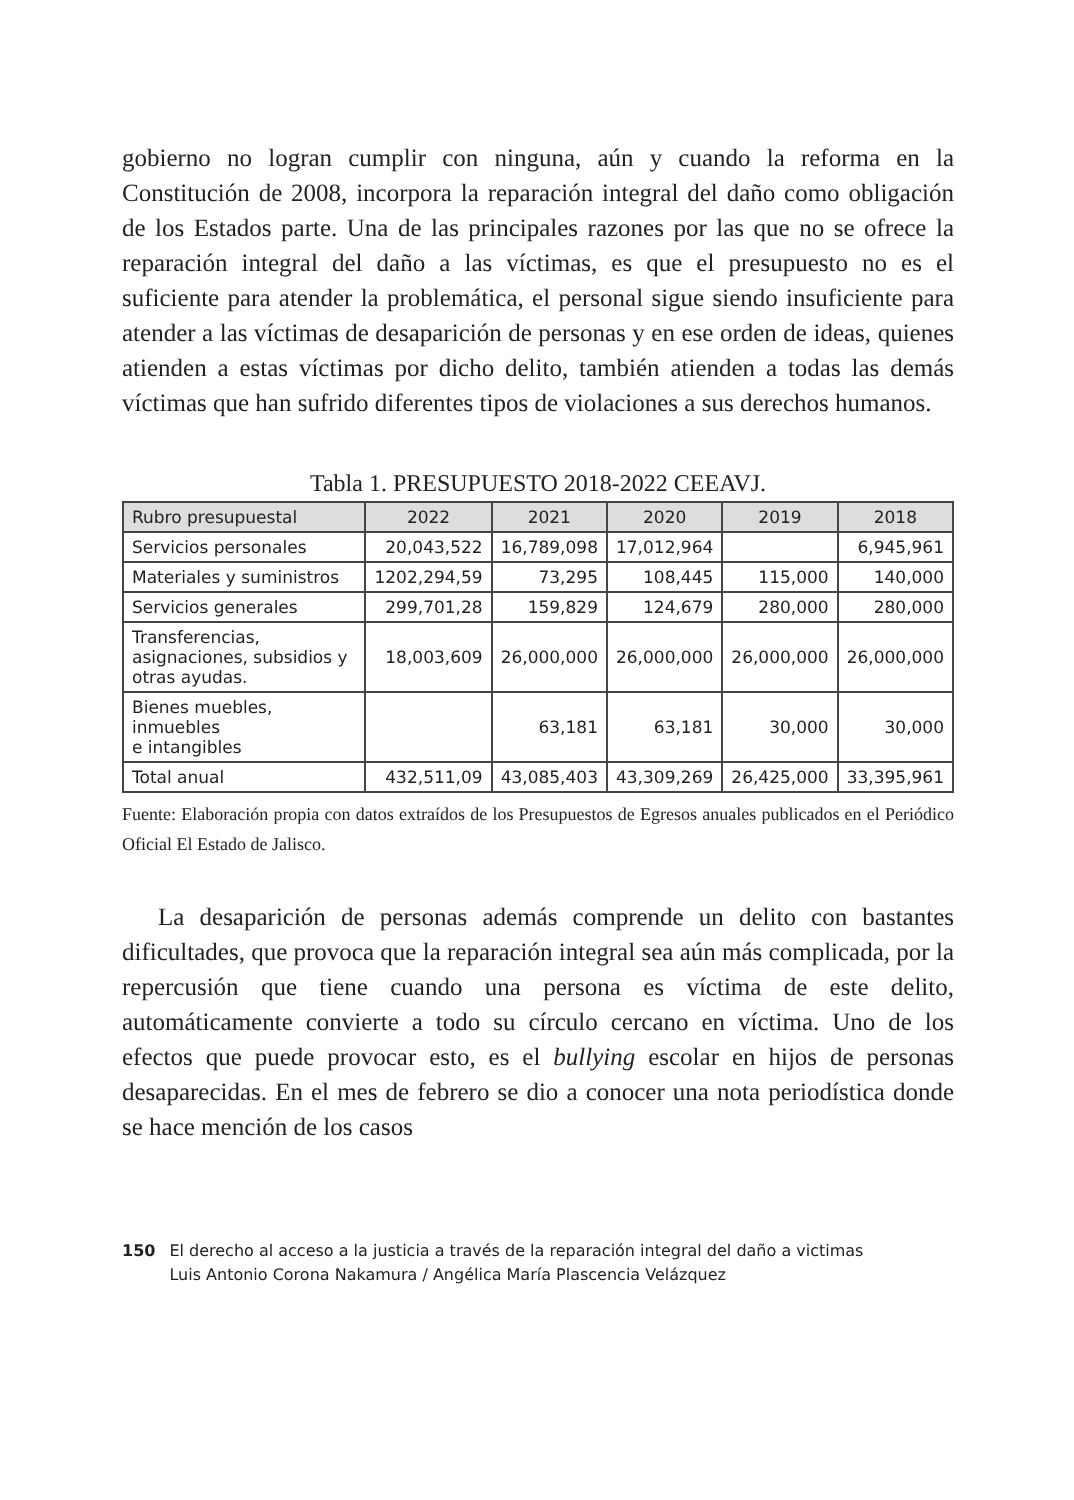gobierno no logran cumplir con ninguna, aún y cuando la reforma en la Constitución de 2008, incorpora la reparación integral del daño como obligación de los Estados parte. Una de las principales razones por las que no se ofrece la reparación integral del daño a las víctimas, es que el presupuesto no es el suficiente para atender la problemática, el personal sigue siendo insuficiente para atender a las víctimas de desaparición de personas y en ese orden de ideas, quienes atienden a estas víctimas por dicho delito, también atienden a todas las demás víctimas que han sufrido diferentes tipos de violaciones a sus derechos humanos.
Tabla 1. PRESUPUESTO 2018-2022 CEEAVJ.
| Rubro presupuestal | 2022 | 2021 | 2020 | 2019 | 2018 |
| --- | --- | --- | --- | --- | --- |
| Servicios personales | 20,043,522 | 16,789,098 | 17,012,964 | | 6,945,961 |
| Materiales y suministros | 1202,294,59 | 73,295 | 108,445 | 115,000 | 140,000 |
| Servicios generales | 299,701,28 | 159,829 | 124,679 | 280,000 | 280,000 |
| Transferencias, asignaciones, subsidios y otras ayudas. | 18,003,609 | 26,000,000 | 26,000,000 | 26,000,000 | 26,000,000 |
| Bienes muebles, inmuebles e intangibles | | 63,181 | 63,181 | 30,000 | 30,000 |
| Total anual | 432,511,09 | 43,085,403 | 43,309,269 | 26,425,000 | 33,395,961 |
Fuente: Elaboración propia con datos extraídos de los Presupuestos de Egresos anuales publicados en el Periódico Oficial El Estado de Jalisco.
La desaparición de personas además comprende un delito con bastantes dificultades, que provoca que la reparación integral sea aún más complicada, por la repercusión que tiene cuando una persona es víctima de este delito, automáticamente convierte a todo su círculo cercano en víctima. Uno de los efectos que puede provocar esto, es el bullying escolar en hijos de personas desaparecidas. En el mes de febrero se dio a conocer una nota periodística donde se hace mención de los casos
150 El derecho al acceso a la justicia a través de la reparación integral del daño a victimas
Luis Antonio Corona Nakamura / Angélica María Plascencia Velázquez